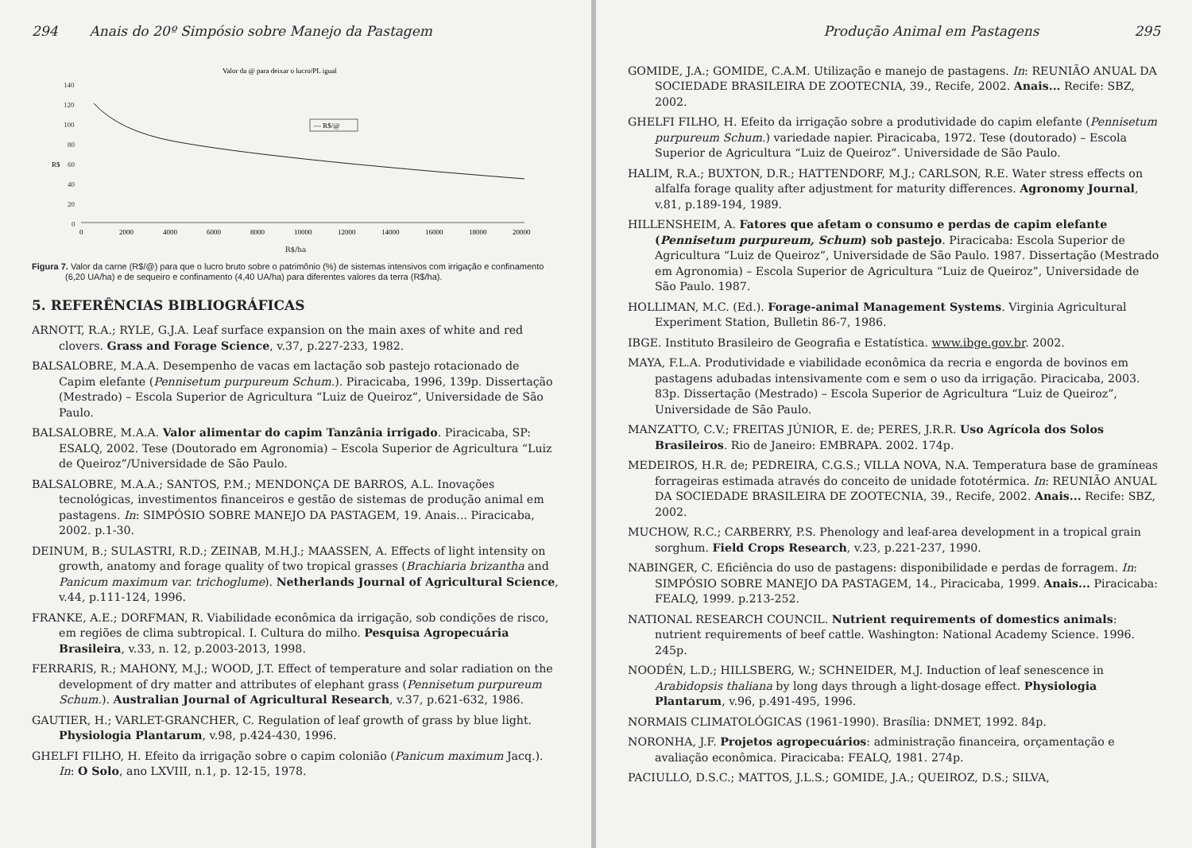294 Anais do 20º Simpósio sobre Manejo da Pastagem
Valor da @ para deixar o lucro/PL igual
140
120
100
80
60
40
20
0
R$
— R$/@
0
2000
4000
6000
8000
10000
12000
14000
16000
18000
20000
R$/ha
Figura 7. Valor da carne (R$/@) para que o lucro bruto sobre o patrimônio (%) de sistemas intensivos com irrigação e confinamento (6,20 UA/ha) e de sequeiro e confinamento (4,40 UA/ha) para diferentes valores da terra (R$/ha).
5. REFERÊNCIAS BIBLIOGRÁFICAS
ARNOTT, R.A.; RYLE, G.J.A. Leaf surface expansion on the main axes of white and red clovers. Grass and Forage Science, v.37, p.227-233, 1982.
BALSALOBRE, M.A.A. Desempenho de vacas em lactação sob pastejo rotacionado de Capim elefante (Pennisetum purpureum Schum.). Piracicaba, 1996, 139p. Dissertação (Mestrado) – Escola Superior de Agricultura “Luiz de Queiroz”, Universidade de São Paulo.
BALSALOBRE, M.A.A. Valor alimentar do capim Tanzânia irrigado. Piracicaba, SP: ESALQ, 2002. Tese (Doutorado em Agronomia) – Escola Superior de Agricultura “Luiz de Queiroz”/Universidade de São Paulo.
BALSALOBRE, M.A.A.; SANTOS, P.M.; MENDONÇA DE BARROS, A.L. Inovações tecnológicas, investimentos financeiros e gestão de sistemas de produção animal em pastagens. In: SIMPÓSIO SOBRE MANEJO DA PASTAGEM, 19. Anais... Piracicaba, 2002. p.1-30.
DEINUM, B.; SULASTRI, R.D.; ZEINAB, M.H.J.; MAASSEN, A. Effects of light intensity on growth, anatomy and forage quality of two tropical grasses (Brachiaria brizantha and Panicum maximum var. trichoglume). Netherlands Journal of Agricultural Science, v.44, p.111-124, 1996.
FRANKE, A.E.; DORFMAN, R. Viabilidade econômica da irrigação, sob condições de risco, em regiões de clima subtropical. I. Cultura do milho. Pesquisa Agropecuária Brasileira, v.33, n. 12, p.2003-2013, 1998.
FERRARIS, R.; MAHONY, M.J.; WOOD, J.T. Effect of temperature and solar radiation on the development of dry matter and attributes of elephant grass (Pennisetum purpureum Schum.). Australian Journal of Agricultural Research, v.37, p.621-632, 1986.
GAUTIER, H.; VARLET-GRANCHER, C. Regulation of leaf growth of grass by blue light. Physiologia Plantarum, v.98, p.424-430, 1996.
GHELFI FILHO, H. Efeito da irrigação sobre o capim colonião (Panicum maximum Jacq.). In: O Solo, ano LXVIII, n.1, p. 12-15, 1978.
Produção Animal em Pastagens 295
GOMIDE, J.A.; GOMIDE, C.A.M. Utilização e manejo de pastagens. In: REUNIÃO ANUAL DA SOCIEDADE BRASILEIRA DE ZOOTECNIA, 39., Recife, 2002. Anais... Recife: SBZ, 2002.
GHELFI FILHO, H. Efeito da irrigação sobre a produtividade do capim elefante (Pennisetum purpureum Schum.) variedade napier. Piracicaba, 1972. Tese (doutorado) – Escola Superior de Agricultura “Luiz de Queiroz”. Universidade de São Paulo.
HALIM, R.A.; BUXTON, D.R.; HATTENDORF, M.J.; CARLSON, R.E. Water stress effects on alfalfa forage quality after adjustment for maturity differences. Agronomy Journal, v.81, p.189-194, 1989.
HILLENSHEIM, A. Fatores que afetam o consumo e perdas de capim elefante (Pennisetum purpureum, Schum) sob pastejo. Piracicaba: Escola Superior de Agricultura “Luiz de Queiroz”, Universidade de São Paulo. 1987. Dissertação (Mestrado em Agronomia) – Escola Superior de Agricultura “Luiz de Queiroz”, Universidade de São Paulo. 1987.
HOLLIMAN, M.C. (Ed.). Forage-animal Management Systems. Virginia Agricultural Experiment Station, Bulletin 86-7, 1986.
IBGE. Instituto Brasileiro de Geografia e Estatística. www.ibge.gov.br. 2002.
MAYA, F.L.A. Produtividade e viabilidade econômica da recria e engorda de bovinos em pastagens adubadas intensivamente com e sem o uso da irrigação. Piracicaba, 2003. 83p. Dissertação (Mestrado) – Escola Superior de Agricultura “Luiz de Queiroz”, Universidade de São Paulo.
MANZATTO, C.V.; FREITAS JÚNIOR, E. de; PERES, J.R.R. Uso Agrícola dos Solos Brasileiros. Rio de Janeiro: EMBRAPA. 2002. 174p.
MEDEIROS, H.R. de; PEDREIRA, C.G.S.; VILLA NOVA, N.A. Temperatura base de gramíneas forrageiras estimada através do conceito de unidade fototérmica. In: REUNIÃO ANUAL DA SOCIEDADE BRASILEIRA DE ZOOTECNIA, 39., Recife, 2002. Anais... Recife: SBZ, 2002.
MUCHOW, R.C.; CARBERRY, P.S. Phenology and leaf-area development in a tropical grain sorghum. Field Crops Research, v.23, p.221-237, 1990.
NABINGER, C. Eficiência do uso de pastagens: disponibilidade e perdas de forragem. In: SIMPÓSIO SOBRE MANEJO DA PASTAGEM, 14., Piracicaba, 1999. Anais... Piracicaba: FEALQ, 1999. p.213-252.
NATIONAL RESEARCH COUNCIL. Nutrient requirements of domestics animals: nutrient requirements of beef cattle. Washington: National Academy Science. 1996. 245p.
NOODÉN, L.D.; HILLSBERG, W.; SCHNEIDER, M.J. Induction of leaf senescence in Arabidopsis thaliana by long days through a light-dosage effect. Physiologia Plantarum, v.96, p.491-495, 1996.
NORMAIS CLIMATOLÓGICAS (1961-1990). Brasília: DNMET, 1992. 84p.
NORONHA, J.F. Projetos agropecuários: administração financeira, orçamentação e avaliação econômica. Piracicaba: FEALQ, 1981. 274p.
PACIULLO, D.S.C.; MATTOS, J.L.S.; GOMIDE, J.A.; QUEIROZ, D.S.; SILVA,